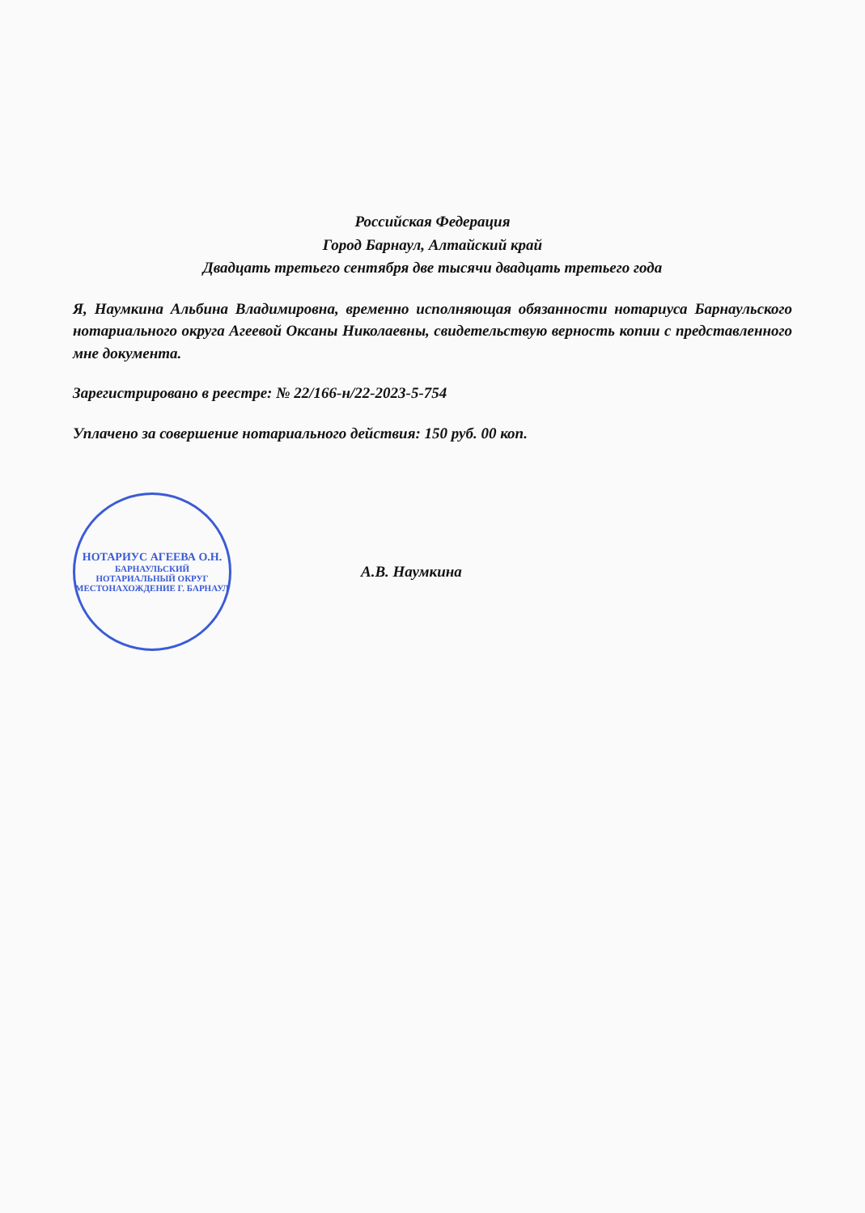Российская Федерация
Город Барнаул, Алтайский край
Двадцать третьего сентября две тысячи двадцать третьего года
Я, Наумкина Альбина Владимировна, временно исполняющая обязанности нотариуса Барнаульского нотариального округа Агеевой Оксаны Николаевны, свидетельствую верность копии с представленного мне документа.
Зарегистрировано в реестре: № 22/166-н/22-2023-5-754
Уплачено за совершение нотариального действия: 150 руб. 00 коп.
НОТАРИУС АГЕЕВА О.Н.
БАРНАУЛЬСКИЙ
НОТАРИАЛЬНЫЙ ОКРУГ
МЕСТОНАХОЖДЕНИЕ Г. БАРНАУЛ
А.В. Наумкина